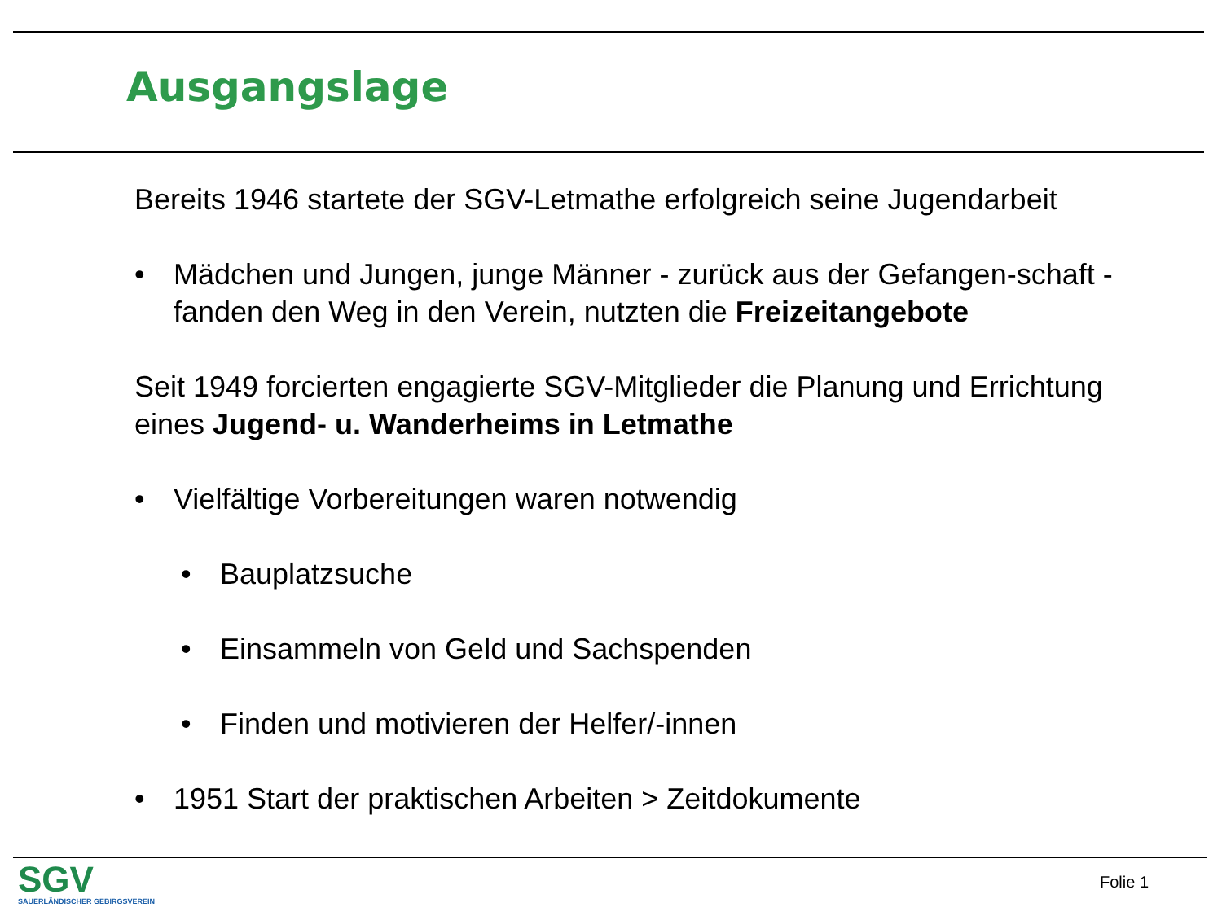Ausgangslage
Bereits 1946 startete der SGV-Letmathe erfolgreich seine Jugendarbeit
• Mädchen und Jungen, junge Männer - zurück aus der Gefangen-schaft - fanden den Weg in den Verein, nutzten die Freizeitangebote
Seit 1949 forcierten engagierte SGV-Mitglieder die Planung und Errichtung eines Jugend- u. Wanderheims in Letmathe
• Vielfältige Vorbereitungen waren notwendig
• Bauplatzsuche
• Einsammeln von Geld und Sachspenden
• Finden und motivieren der Helfer/-innen
• 1951 Start der praktischen Arbeiten > Zeitdokumente
SGV
SAUERLÄNDISCHER GEBIRGSVEREIN
Folie 1